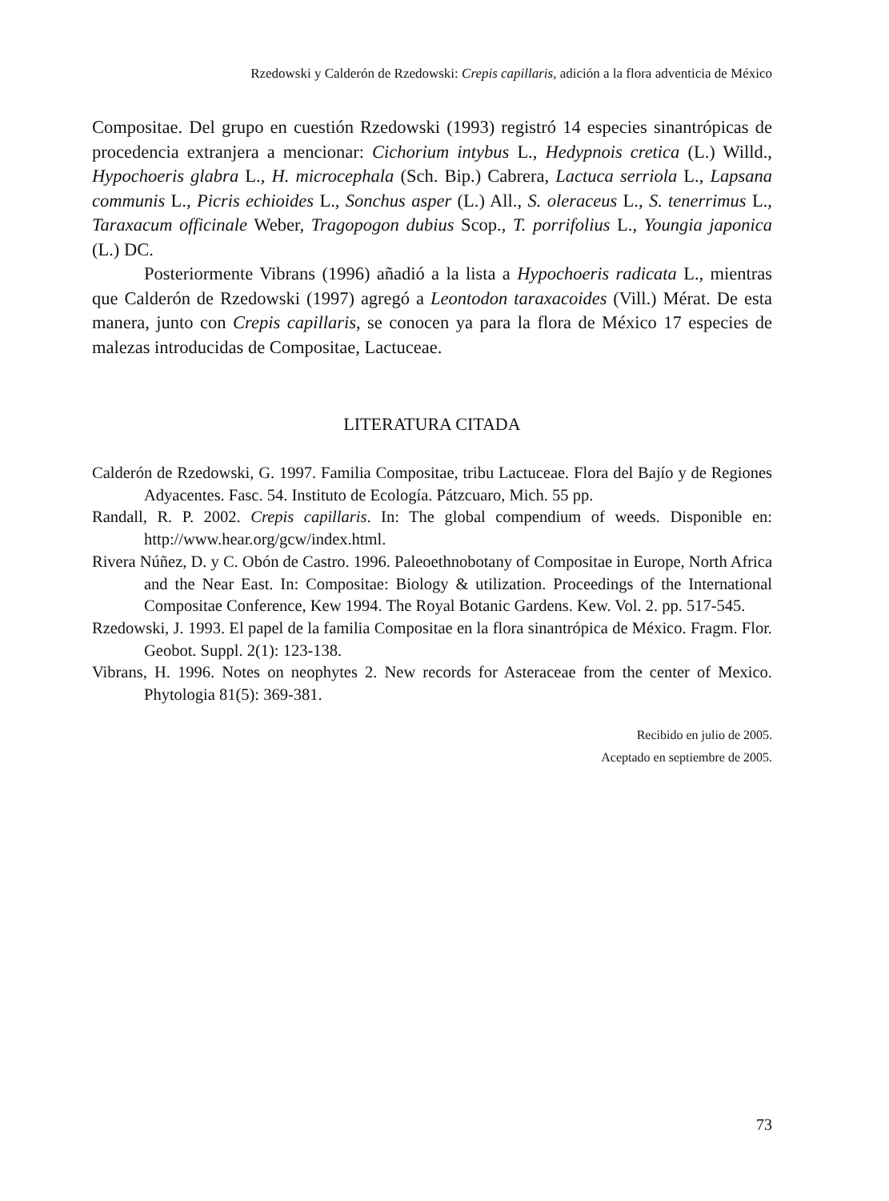Rzedowski y Calderón de Rzedowski: Crepis capillaris, adición a la flora adventicia de México
Compositae. Del grupo en cuestión Rzedowski (1993) registró 14 especies sinantrópicas de procedencia extranjera a mencionar: Cichorium intybus L., Hedypnois cretica (L.) Willd., Hypochoeris glabra L., H. microcephala (Sch. Bip.) Cabrera, Lactuca serriola L., Lapsana communis L., Picris echioides L., Sonchus asper (L.) All., S. oleraceus L., S. tenerrimus L., Taraxacum officinale Weber, Tragopogon dubius Scop., T. porrifolius L., Youngia japonica (L.) DC.
Posteriormente Vibrans (1996) añadió a la lista a Hypochoeris radicata L., mientras que Calderón de Rzedowski (1997) agregó a Leontodon taraxacoides (Vill.) Mérat. De esta manera, junto con Crepis capillaris, se conocen ya para la flora de México 17 especies de malezas introducidas de Compositae, Lactuceae.
LITERATURA CITADA
Calderón de Rzedowski, G. 1997. Familia Compositae, tribu Lactuceae. Flora del Bajío y de Regiones Adyacentes. Fasc. 54. Instituto de Ecología. Pátzcuaro, Mich. 55 pp.
Randall, R. P. 2002. Crepis capillaris. In: The global compendium of weeds. Disponible en: http://www.hear.org/gcw/index.html.
Rivera Núñez, D. y C. Obón de Castro. 1996. Paleoethnobotany of Compositae in Europe, North Africa and the Near East. In: Compositae: Biology & utilization. Proceedings of the International Compositae Conference, Kew 1994. The Royal Botanic Gardens. Kew. Vol. 2. pp. 517-545.
Rzedowski, J. 1993. El papel de la familia Compositae en la flora sinantrópica de México. Fragm. Flor. Geobot. Suppl. 2(1): 123-138.
Vibrans, H. 1996. Notes on neophytes 2. New records for Asteraceae from the center of Mexico. Phytologia 81(5): 369-381.
Recibido en julio de 2005.
Aceptado en septiembre de 2005.
73